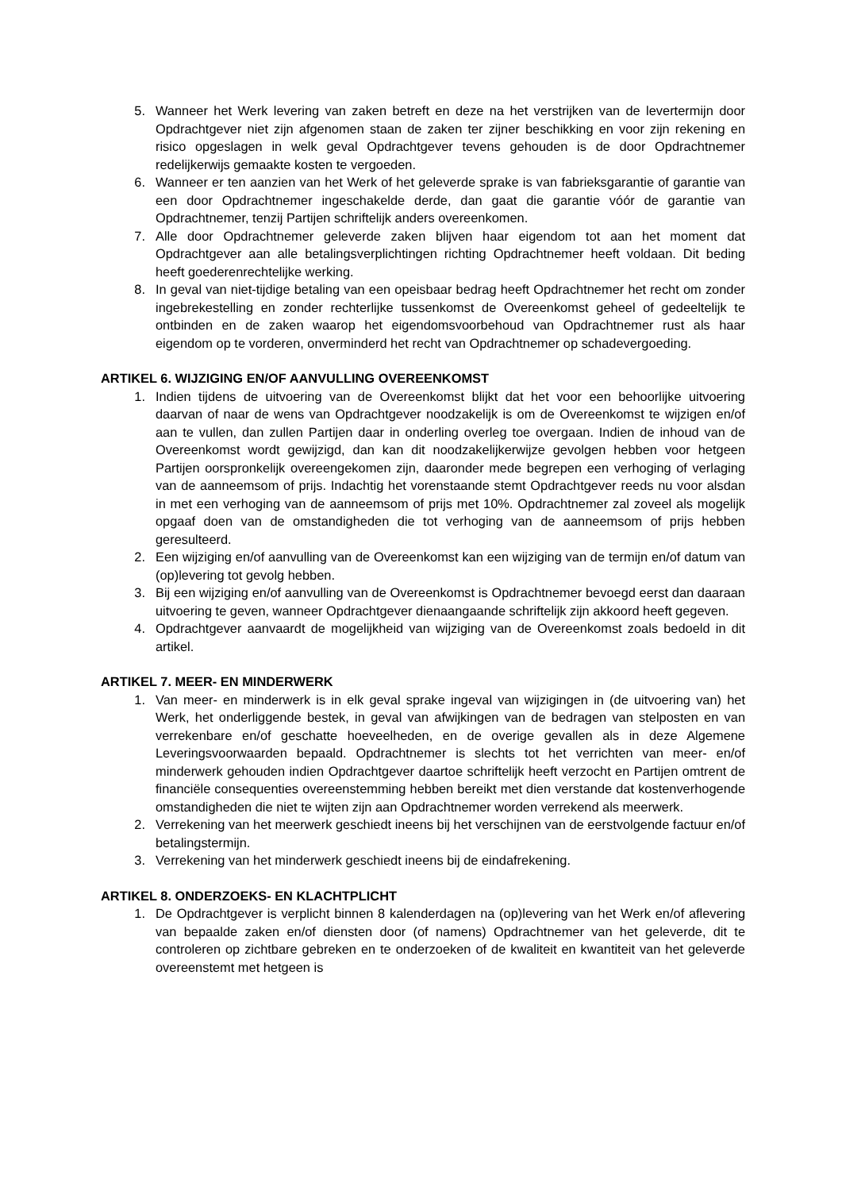5. Wanneer het Werk levering van zaken betreft en deze na het verstrijken van de levertermijn door Opdrachtgever niet zijn afgenomen staan de zaken ter zijner beschikking en voor zijn rekening en risico opgeslagen in welk geval Opdrachtgever tevens gehouden is de door Opdrachtnemer redelijkerwijs gemaakte kosten te vergoeden.
6. Wanneer er ten aanzien van het Werk of het geleverde sprake is van fabrieksgarantie of garantie van een door Opdrachtnemer ingeschakelde derde, dan gaat die garantie vóór de garantie van Opdrachtnemer, tenzij Partijen schriftelijk anders overeenkomen.
7. Alle door Opdrachtnemer geleverde zaken blijven haar eigendom tot aan het moment dat Opdrachtgever aan alle betalingsverplichtingen richting Opdrachtnemer heeft voldaan. Dit beding heeft goederenrechtelijke werking.
8. In geval van niet-tijdige betaling van een opeisbaar bedrag heeft Opdrachtnemer het recht om zonder ingebrekestelling en zonder rechterlijke tussenkomst de Overeenkomst geheel of gedeeltelijk te ontbinden en de zaken waarop het eigendomsvoorbehoud van Opdrachtnemer rust als haar eigendom op te vorderen, onverminderd het recht van Opdrachtnemer op schadevergoeding.
ARTIKEL 6. WIJZIGING EN/OF AANVULLING OVEREENKOMST
1. Indien tijdens de uitvoering van de Overeenkomst blijkt dat het voor een behoorlijke uitvoering daarvan of naar de wens van Opdrachtgever noodzakelijk is om de Overeenkomst te wijzigen en/of aan te vullen, dan zullen Partijen daar in onderling overleg toe overgaan. Indien de inhoud van de Overeenkomst wordt gewijzigd, dan kan dit noodzakelijkerwijze gevolgen hebben voor hetgeen Partijen oorspronkelijk overeengekomen zijn, daaronder mede begrepen een verhoging of verlaging van de aanneemsom of prijs. Indachtig het vorenstaande stemt Opdrachtgever reeds nu voor alsdan in met een verhoging van de aanneemsom of prijs met 10%. Opdrachtnemer zal zoveel als mogelijk opgaaf doen van de omstandigheden die tot verhoging van de aanneemsom of prijs hebben geresulteerd.
2. Een wijziging en/of aanvulling van de Overeenkomst kan een wijziging van de termijn en/of datum van (op)levering tot gevolg hebben.
3. Bij een wijziging en/of aanvulling van de Overeenkomst is Opdrachtnemer bevoegd eerst dan daaraan uitvoering te geven, wanneer Opdrachtgever dienaangaande schriftelijk zijn akkoord heeft gegeven.
4. Opdrachtgever aanvaardt de mogelijkheid van wijziging van de Overeenkomst zoals bedoeld in dit artikel.
ARTIKEL 7. MEER- EN MINDERWERK
1. Van meer- en minderwerk is in elk geval sprake ingeval van wijzigingen in (de uitvoering van) het Werk, het onderliggende bestek, in geval van afwijkingen van de bedragen van stelposten en van verrekenbare en/of geschatte hoeveelheden, en de overige gevallen als in deze Algemene Leveringsvoorwaarden bepaald. Opdrachtnemer is slechts tot het verrichten van meer- en/of minderwerk gehouden indien Opdrachtgever daartoe schriftelijk heeft verzocht en Partijen omtrent de financiële consequenties overeenstemming hebben bereikt met dien verstande dat kostenverhogende omstandigheden die niet te wijten zijn aan Opdrachtnemer worden verrekend als meerwerk.
2. Verrekening van het meerwerk geschiedt ineens bij het verschijnen van de eerstvolgende factuur en/of betalingstermijn.
3. Verrekening van het minderwerk geschiedt ineens bij de eindafrekening.
ARTIKEL 8. ONDERZOEKS- EN KLACHTPLICHT
1. De Opdrachtgever is verplicht binnen 8 kalenderdagen na (op)levering van het Werk en/of aflevering van bepaalde zaken en/of diensten door (of namens) Opdrachtnemer van het geleverde, dit te controleren op zichtbare gebreken en te onderzoeken of de kwaliteit en kwantiteit van het geleverde overeenstemt met hetgeen is